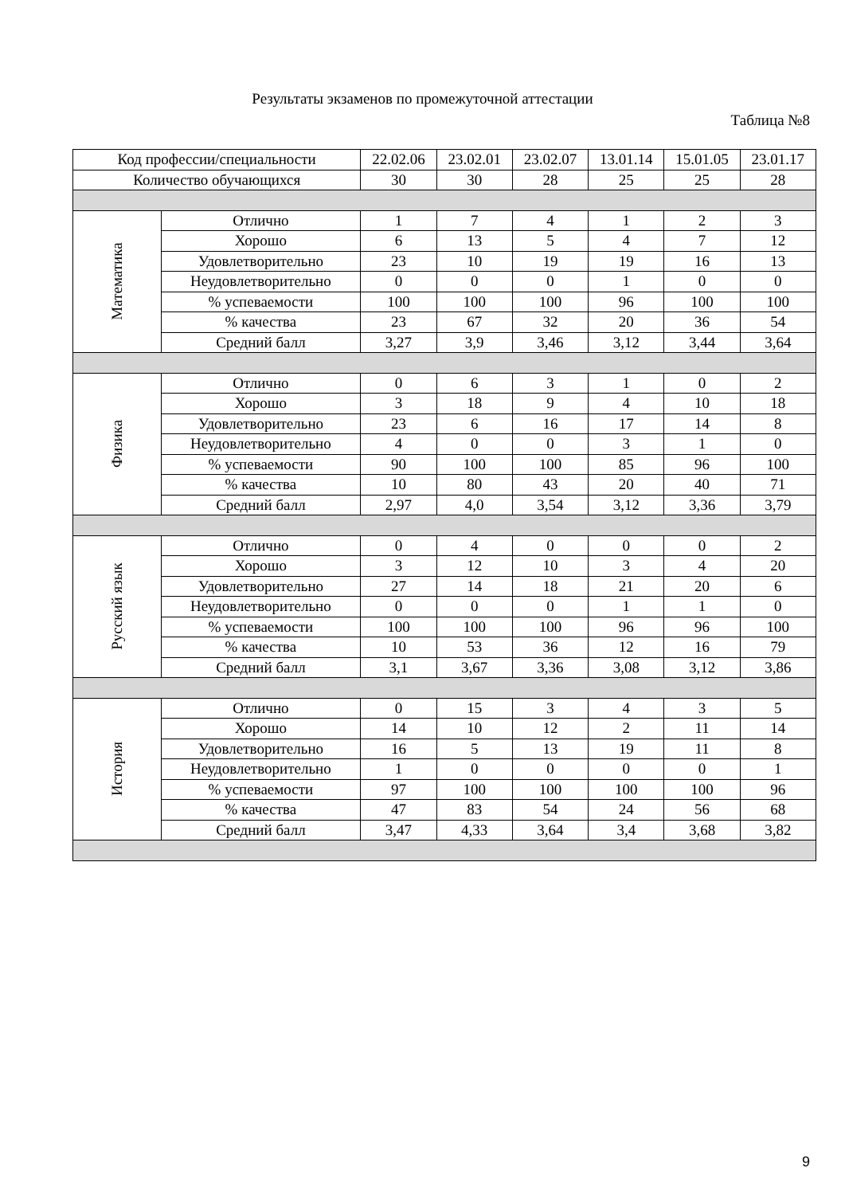Результаты экзаменов по промежуточной аттестации
Таблица №8
| Код профессии/специальности | | 22.02.06 | 23.02.01 | 23.02.07 | 13.01.14 | 15.01.05 | 23.01.17 |
| --- | --- | --- | --- | --- | --- | --- | --- |
| Количество обучающихся | | 30 | 30 | 28 | 25 | 25 | 28 |
| Математика | Отлично | 1 | 7 | 4 | 1 | 2 | 3 |
| | Хорошо | 6 | 13 | 5 | 4 | 7 | 12 |
| | Удовлетворительно | 23 | 10 | 19 | 19 | 16 | 13 |
| | Неудовлетворительно | 0 | 0 | 0 | 1 | 0 | 0 |
| | % успеваемости | 100 | 100 | 100 | 96 | 100 | 100 |
| | % качества | 23 | 67 | 32 | 20 | 36 | 54 |
| | Средний балл | 3,27 | 3,9 | 3,46 | 3,12 | 3,44 | 3,64 |
| Физика | Отлично | 0 | 6 | 3 | 1 | 0 | 2 |
| | Хорошо | 3 | 18 | 9 | 4 | 10 | 18 |
| | Удовлетворительно | 23 | 6 | 16 | 17 | 14 | 8 |
| | Неудовлетворительно | 4 | 0 | 0 | 3 | 1 | 0 |
| | % успеваемости | 90 | 100 | 100 | 85 | 96 | 100 |
| | % качества | 10 | 80 | 43 | 20 | 40 | 71 |
| | Средний балл | 2,97 | 4,0 | 3,54 | 3,12 | 3,36 | 3,79 |
| Русский язык | Отлично | 0 | 4 | 0 | 0 | 0 | 2 |
| | Хорошо | 3 | 12 | 10 | 3 | 4 | 20 |
| | Удовлетворительно | 27 | 14 | 18 | 21 | 20 | 6 |
| | Неудовлетворительно | 0 | 0 | 0 | 1 | 1 | 0 |
| | % успеваемости | 100 | 100 | 100 | 96 | 96 | 100 |
| | % качества | 10 | 53 | 36 | 12 | 16 | 79 |
| | Средний балл | 3,1 | 3,67 | 3,36 | 3,08 | 3,12 | 3,86 |
| История | Отлично | 0 | 15 | 3 | 4 | 3 | 5 |
| | Хорошо | 14 | 10 | 12 | 2 | 11 | 14 |
| | Удовлетворительно | 16 | 5 | 13 | 19 | 11 | 8 |
| | Неудовлетворительно | 1 | 0 | 0 | 0 | 0 | 1 |
| | % успеваемости | 97 | 100 | 100 | 100 | 100 | 96 |
| | % качества | 47 | 83 | 54 | 24 | 56 | 68 |
| | Средний балл | 3,47 | 4,33 | 3,64 | 3,4 | 3,68 | 3,82 |
9